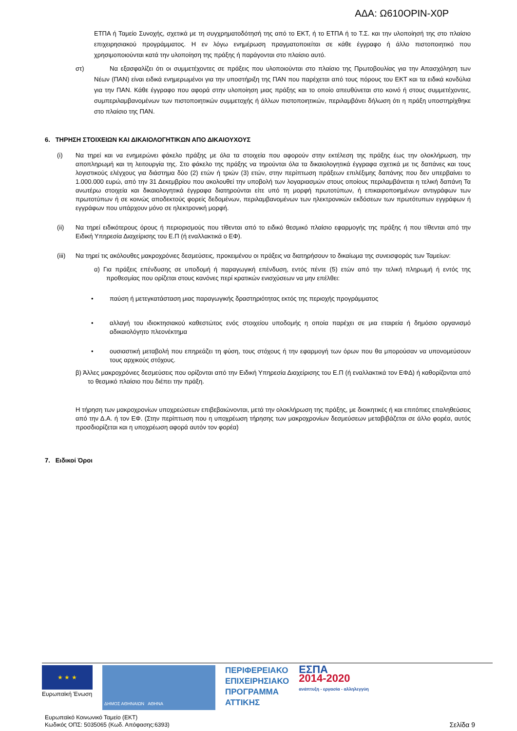ΑΔΑ: Ω610ΟΡΙΝ-Χ0Ρ
ΕΤΠΑ ή Ταμείο Συνοχής, σχετικά με τη συγχρηματοδότησή της από το ΕΚΤ, ή το ΕΤΠΑ ή το Τ.Σ. και την υλοποίησή της στο πλαίσιο επιχειρησιακού προγράμματος. Η εν λόγω ενημέρωση πραγματοποιείται σε κάθε έγγραφο ή άλλο πιστοποιητικό που χρησιμοποιούνται κατά την υλοποίηση της πράξης ή παράγονται στο πλαίσιο αυτό.
στ) Να εξασφαλίζει ότι οι συμμετέχοντες σε πράξεις που υλοποιούνται στο πλαίσιο της Πρωτοβουλίας για την Απασχόληση των Νέων (ΠΑΝ) είναι ειδικά ενημερωμένοι για την υποστήριξη της ΠΑΝ που παρέχεται από τους πόρους του ΕΚΤ και τα ειδικά κονδύλια για την ΠΑΝ. Κάθε έγγραφο που αφορά στην υλοποίηση μιας πράξης και το οποίο απευθύνεται στο κοινό ή στους συμμετέχοντες, συμπεριλαμβανομένων των πιστοποιητικών συμμετοχής ή άλλων πιστοποιητικών, περιλαμβάνει δήλωση ότι η πράξη υποστηρίχθηκε στο πλαίσιο της ΠΑΝ.
6. ΤΗΡΗΣΗ ΣΤΟΙΧΕΙΩΝ ΚΑΙ ΔΙΚΑΙΟΛΟΓΗΤΙΚΩΝ ΑΠΟ ΔΙΚΑΙΟΥΧΟΥΣ
(i) Να τηρεί και να ενημερώνει φάκελο πράξης με όλα τα στοιχεία που αφορούν στην εκτέλεση της πράξης έως την ολοκλήρωση, την αποπληρωμή και τη λειτουργία της. Στο φάκελο της πράξης να τηρούνται όλα τα δικαιολογητικά έγγραφα σχετικά με τις δαπάνες και τους λογιστικούς ελέγχους για διάστημα δύο (2) ετών ή τριών (3) ετών, στην περίπτωση πράξεων επιλέξιμης δαπάνης που δεν υπερβαίνει το 1.000.000 ευρώ, από την 31 Δεκεμβρίου που ακολουθεί την υποβολή των λογαριασμών στους οποίους περιλαμβάνεται η τελική δαπάνη Τα ανωτέρω στοιχεία και δικαιολογητικά έγγραφα διατηρούνται είτε υπό τη μορφή πρωτοτύπων, ή επικαιροποιημένων αντιγράφων των πρωτοτύπων ή σε κοινώς αποδεκτούς φορείς δεδομένων, περιλαμβανομένων των ηλεκτρονικών εκδόσεων των πρωτότυπων εγγράφων ή εγγράφων που υπάρχουν μόνο σε ηλεκτρονική μορφή.
(ii) Να τηρεί ειδικότερους όρους ή περιορισμούς που τίθενται από το ειδικό θεσμικό πλαίσιο εφαρμογής της πράξης ή που τίθενται από την Ειδική Υπηρεσία Διαχείρισης του Ε.Π (ή εναλλακτικά ο ΕΦ).
(iii)
Να τηρεί τις ακόλουθες μακροχρόνιες δεσμεύσεις, προκειμένου οι πράξεις να διατηρήσουν το δικαίωμα της συνεισφοράς των Ταμείων:
α) Για πράξεις επένδυσης σε υποδομή ή παραγωγική επένδυση, εντός πέντε (5) ετών από την τελική πληρωμή ή εντός της προθεσμίας που ορίζεται στους κανόνες περί κρατικών ενισχύσεων να μην επέλθει:
• παύση ή μετεγκατάσταση μιας παραγωγικής δραστηριότητας εκτός της περιοχής προγράμματος
• αλλαγή του ιδιοκτησιακού καθεστώτος ενός στοιχείου υποδομής η οποία παρέχει σε μια εταιρεία ή δημόσιο οργανισμό αδικαιολόγητο πλεονέκτημα
• ουσιαστική μεταβολή που επηρεάζει τη φύση, τους στόχους ή την εφαρμογή των όρων που θα μπορούσαν να υπονομεύσουν τους αρχικούς στόχους.
β) Άλλες μακροχρόνιες δεσμεύσεις που ορίζονται από την Ειδική Υπηρεσία Διαχείρισης του Ε.Π (ή εναλλακτικά τον ΕΦΔ) ή καθορίζονται από το θεσμικό πλαίσιο που διέπει την πράξη.
Η τήρηση των μακροχρονίων υποχρεώσεων επιβεβαιώνονται, μετά την ολοκλήρωση της πράξης, με διοικητικές ή και επιτόπιες επαληθεύσεις από την Δ.Α. ή τον ΕΦ. (Στην περίπτωση που η υποχρέωση τήρησης των μακροχρονίων δεσμεύσεων μεταβιβάζεται σε άλλο φορέα, αυτός προσδιορίζεται και η υποχρέωση αφορά αυτόν τον φορέα)
7. Ειδικοί Όροι
★ ★ ★
Ευρωπαϊκή Ένωση
ΔΗΜΟΣ ΑΘΗΝΑΙΩΝ ΑΘΗΝΑ
ΠΕΡΙΦΕΡΕΙΑΚΟ
ΕΠΙΧΕΙΡΗΣΙΑΚΟ
ΠΡΟΓΡΑΜΜΑ
ΑΤΤΙΚΗΣ
ΕΣΠΑ
2014-2020
ανάπτυξη - εργασία - αλληλεγγύη
Ευρωπαϊκό Κοινωνικό Ταμείο (ΕΚΤ)
Κωδικός ΟΠΣ: 5035065 (Κωδ. Απόφασης:6393)
Σελίδα 9